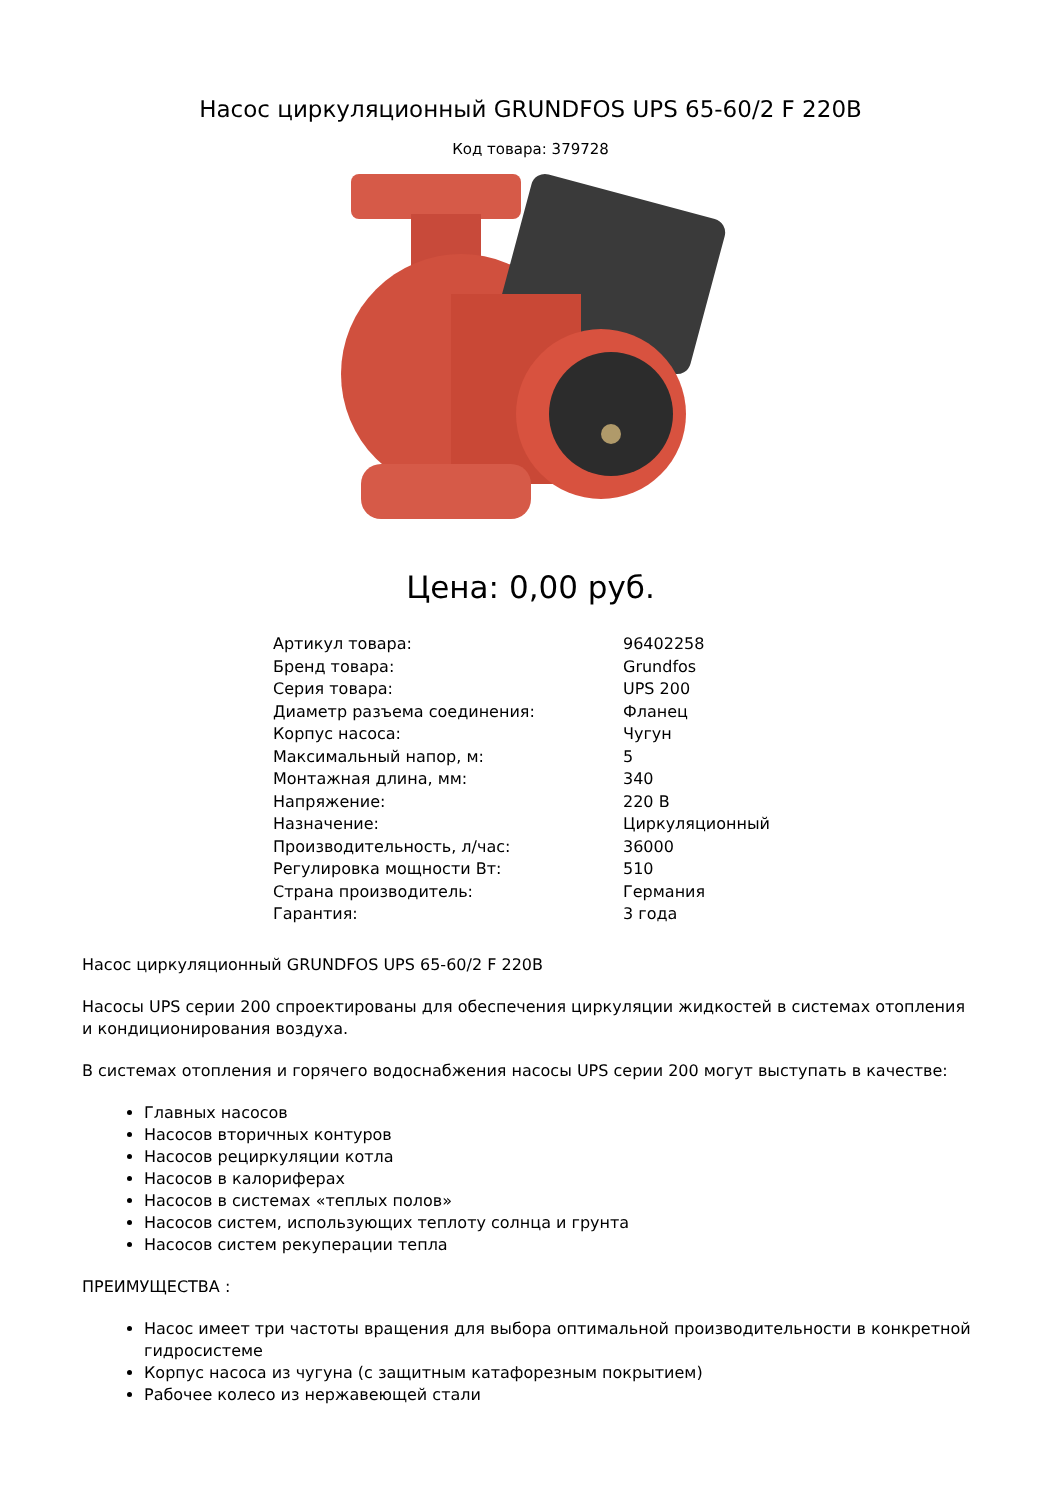Насос циркуляционный GRUNDFOS UPS 65-60/2 F 220В
Код товара: 379728
Цена: 0,00 руб.
| Артикул товара: | 96402258 |
| Бренд товара: | Grundfos |
| Серия товара: | UPS 200 |
| Диаметр разъема соединения: | Фланец |
| Корпус насоса: | Чугун |
| Максимальный напор, м: | 5 |
| Монтажная длина, мм: | 340 |
| Напряжение: | 220 В |
| Назначение: | Циркуляционный |
| Производительность, л/час: | 36000 |
| Регулировка мощности Вт: | 510 |
| Страна производитель: | Германия |
| Гарантия: | 3 года |
Насос циркуляционный GRUNDFOS UPS 65-60/2 F 220В
Насосы UPS серии 200 спроектированы для обеспечения циркуляции жидкостей в системах отопления и кондиционирования воздуха.
В системах отопления и горячего водоснабжения насосы UPS серии 200 могут выступать в качестве:
Главных насосов
Насосов вторичных контуров
Насосов рециркуляции котла
Насосов в калориферах
Насосов в системах «теплых полов»
Насосов систем, использующих теплоту солнца и грунта
Насосов систем рекуперации тепла
ПРЕИМУЩЕСТВА :
Насос имеет три частоты вращения для выбора оптимальной производительности в конкретной гидросистеме
Корпус насоса из чугуна (с защитным катафорезным покрытием)
Рабочее колесо из нержавеющей стали